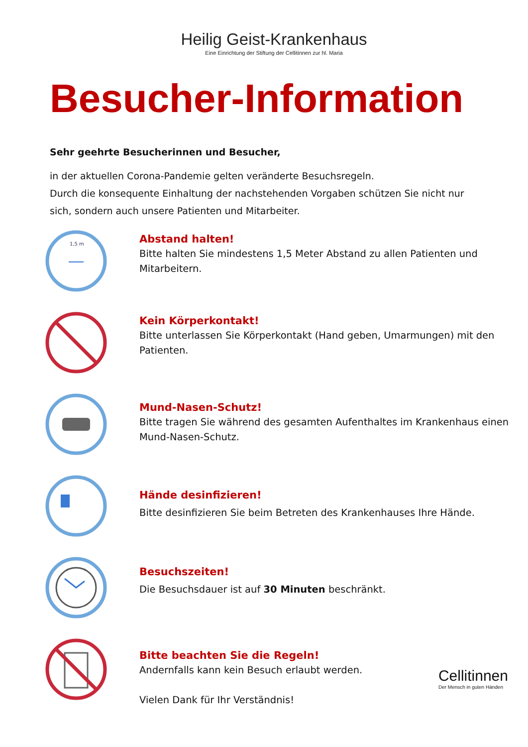Heilig Geist-Krankenhaus
Eine Einrichtung der Stiftung der Cellitinnen zur hl. Maria
Besucher-Information
Sehr geehrte Besucherinnen und Besucher,
in der aktuellen Corona-Pandemie gelten veränderte Besuchsregeln.
Durch die konsequente Einhaltung der nachstehenden Vorgaben schützen Sie nicht nur sich, sondern auch unsere Patienten und Mitarbeiter.
1,5 m
Abstand halten!
Bitte halten Sie mindestens 1,5 Meter Abstand zu allen Patienten und Mitarbeitern.
Kein Körperkontakt!
Bitte unterlassen Sie Körperkontakt (Hand geben, Umarmungen) mit den Patienten.
Mund-Nasen-Schutz!
Bitte tragen Sie während des gesamten Aufenthaltes im Krankenhaus einen Mund-Nasen-Schutz.
Hände desinfizieren!
Bitte desinfizieren Sie beim Betreten des Krankenhauses Ihre Hände.
Besuchszeiten!
Die Besuchsdauer ist auf 30 Minuten beschränkt.
Bitte beachten Sie die Regeln!
Andernfalls kann kein Besuch erlaubt werden.
Vielen Dank für Ihr Verständnis!
Cellitinnen
Der Mensch in guten Händen